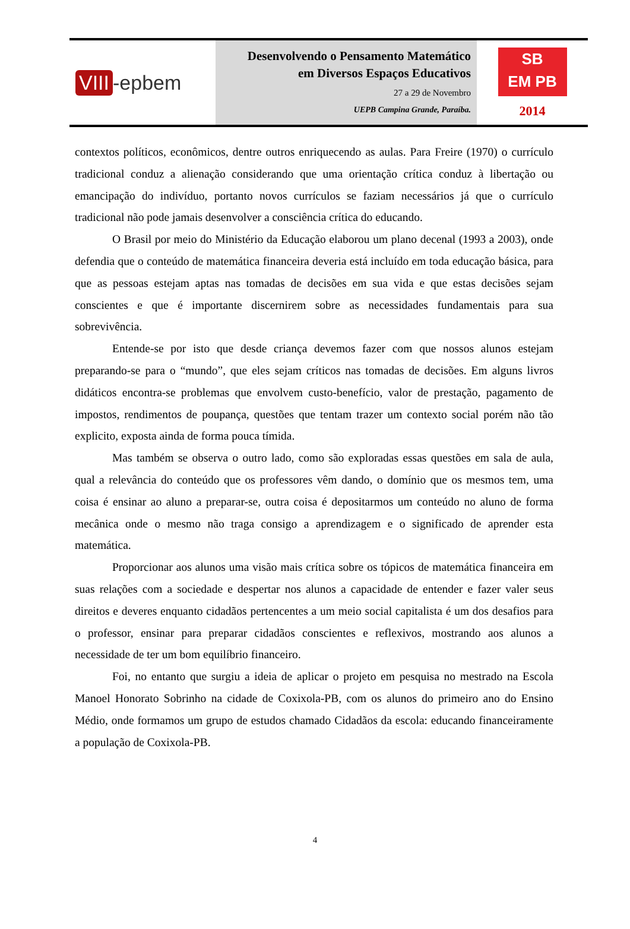VIII -epbem
Desenvolvendo o Pensamento Matemático
em Diversos Espaços Educativos
27 a 29 de Novembro
UEPB Campina Grande, Paraíba.
SB
EM PB
2014
contextos políticos, econômicos, dentre outros enriquecendo as aulas. Para Freire (1970) o currículo tradicional conduz a alienação considerando que uma orientação crítica conduz à libertação ou emancipação do indivíduo, portanto novos currículos se faziam necessários já que o currículo tradicional não pode jamais desenvolver a consciência crítica do educando.
O Brasil por meio do Ministério da Educação elaborou um plano decenal (1993 a 2003), onde defendia que o conteúdo de matemática financeira deveria está incluído em toda educação básica, para que as pessoas estejam aptas nas tomadas de decisões em sua vida e que estas decisões sejam conscientes e que é importante discernirem sobre as necessidades fundamentais para sua sobrevivência.
Entende-se por isto que desde criança devemos fazer com que nossos alunos estejam preparando-se para o “mundo”, que eles sejam críticos nas tomadas de decisões. Em alguns livros didáticos encontra-se problemas que envolvem custo-benefício, valor de prestação, pagamento de impostos, rendimentos de poupança, questões que tentam trazer um contexto social porém não tão explicito, exposta ainda de forma pouca tímida.
Mas também se observa o outro lado, como são exploradas essas questões em sala de aula, qual a relevância do conteúdo que os professores vêm dando, o domínio que os mesmos tem, uma coisa é ensinar ao aluno a preparar-se, outra coisa é depositarmos um conteúdo no aluno de forma mecânica onde o mesmo não traga consigo a aprendizagem e o significado de aprender esta matemática.
Proporcionar aos alunos uma visão mais crítica sobre os tópicos de matemática financeira em suas relações com a sociedade e despertar nos alunos a capacidade de entender e fazer valer seus direitos e deveres enquanto cidadãos pertencentes a um meio social capitalista é um dos desafios para o professor, ensinar para preparar cidadãos conscientes e reflexivos, mostrando aos alunos a necessidade de ter um bom equilíbrio financeiro.
Foi, no entanto que surgiu a ideia de aplicar o projeto em pesquisa no mestrado na Escola Manoel Honorato Sobrinho na cidade de Coxixola-PB, com os alunos do primeiro ano do Ensino Médio, onde formamos um grupo de estudos chamado Cidadãos da escola: educando financeiramente a população de Coxixola-PB.
4